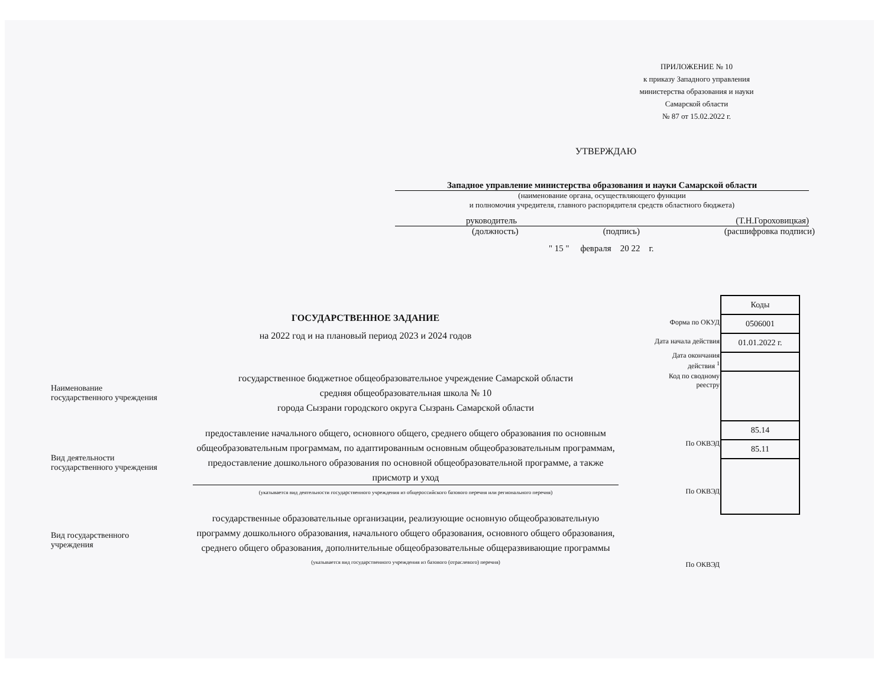ПРИЛОЖЕНИЕ № 10
к приказу Западного управления
министерства образования и науки
Самарской области
№ 87 от 15.02.2022 г.
УТВЕРЖДАЮ
Западное управление министерства образования и науки Самарской области
(наименование органа, осуществляющего функции
и полномочия учредителя, главного распорядителя средств областного бюджета)
руководитель (Т.Н.Гороховицкая)
(должность) (подпись) (расшифровка подписи)
" 15 " февраля 20 22 г.
ГОСУДАРСТВЕННОЕ ЗАДАНИЕ
на 2022 год и на плановый период 2023 и 2024 годов
Наименование
государственного учреждения
государственное бюджетное общеобразовательное учреждение Самарской области
средняя общеобразовательная школа № 10
города Сызрани городского округа Сызрань Самарской области
Вид деятельности
государственного учреждения
предоставление начального общего, основного общего, среднего общего образования по основным общеобразовательным программам, по адаптированным основным общеобразовательным программам, предоставление дошкольного образования по основной общеобразовательной программе, а также присмотр и уход
(указывается вид деятельности государственного учреждения из общероссийского базового перечня или регионального перечня)
Вид государственного
учреждения
государственные образовательные организации, реализующие основную общеобразовательную программу дошкольного образования, начального общего образования, основного общего образования, среднего общего образования, дополнительные общеобразовательные общеразвивающие программы
(указывается вид государственного учреждения из базового (отраслевого) перечня)
| Форма по ОКУД |
| Дата начала действия |
| Дата окончания действия <sup>1</sup> |
| Код по сводному реестру |
| По ОКВЭД |
| По ОКВЭД |
| По ОКВЭД |
| Коды |
| 0506001 |
| 01.01.2022 г. |
| 85.14 |
| 85.11 |